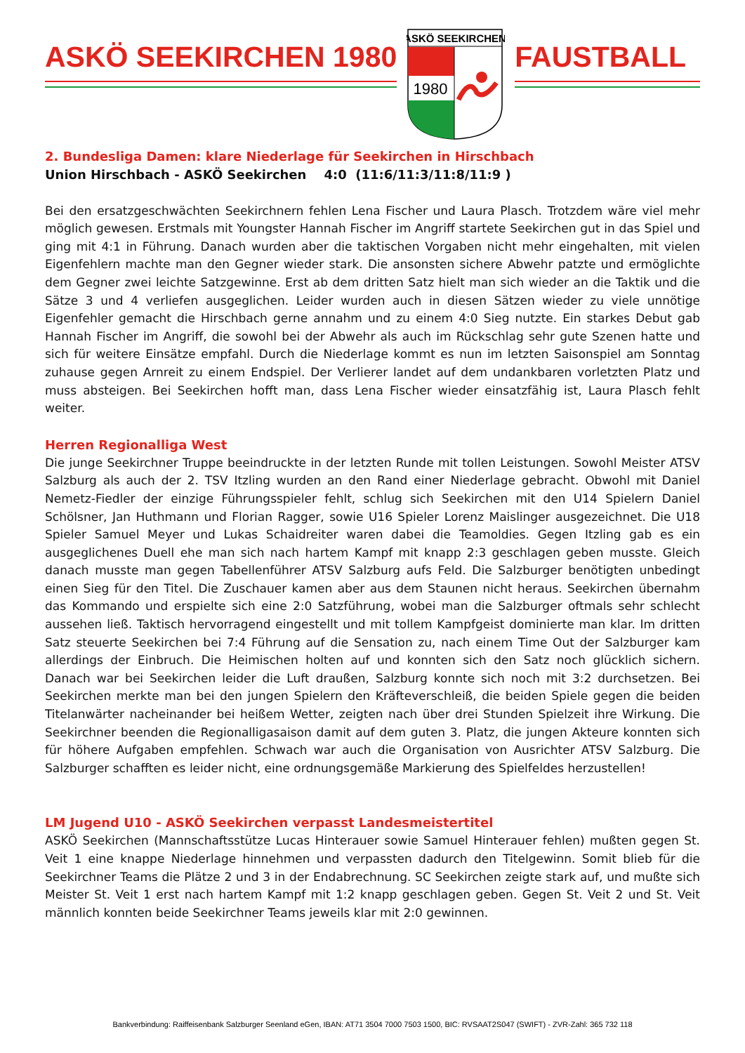ASKÖ SEEKIRCHEN 1980
ASKÖ SEEKIRCHEN
1980
FAUSTBALL
2. Bundesliga Damen: klare Niederlage für Seekirchen in Hirschbach
Union Hirschbach - ASKÖ Seekirchen 4:0 (11:6/11:3/11:8/11:9 )
Bei den ersatzgeschwächten Seekirchnern fehlen Lena Fischer und Laura Plasch. Trotzdem wäre viel mehr möglich gewesen. Erstmals mit Youngster Hannah Fischer im Angriff startete Seekirchen gut in das Spiel und ging mit 4:1 in Führung. Danach wurden aber die taktischen Vorgaben nicht mehr eingehalten, mit vielen Eigenfehlern machte man den Gegner wieder stark. Die ansonsten sichere Abwehr patzte und ermöglichte dem Gegner zwei leichte Satzgewinne. Erst ab dem dritten Satz hielt man sich wieder an die Taktik und die Sätze 3 und 4 verliefen ausgeglichen. Leider wurden auch in diesen Sätzen wieder zu viele unnötige Eigenfehler gemacht die Hirschbach gerne annahm und zu einem 4:0 Sieg nutzte. Ein starkes Debut gab Hannah Fischer im Angriff, die sowohl bei der Abwehr als auch im Rückschlag sehr gute Szenen hatte und sich für weitere Einsätze empfahl. Durch die Niederlage kommt es nun im letzten Saisonspiel am Sonntag zuhause gegen Arnreit zu einem Endspiel. Der Verlierer landet auf dem undankbaren vorletzten Platz und muss absteigen. Bei Seekirchen hofft man, dass Lena Fischer wieder einsatzfähig ist, Laura Plasch fehlt weiter.
Herren Regionalliga West
Die junge Seekirchner Truppe beeindruckte in der letzten Runde mit tollen Leistungen. Sowohl Meister ATSV Salzburg als auch der 2. TSV Itzling wurden an den Rand einer Niederlage gebracht. Obwohl mit Daniel Nemetz-Fiedler der einzige Führungsspieler fehlt, schlug sich Seekirchen mit den U14 Spielern Daniel Schölsner, Jan Huthmann und Florian Ragger, sowie U16 Spieler Lorenz Maislinger ausgezeichnet. Die U18 Spieler Samuel Meyer und Lukas Schaidreiter waren dabei die Teamoldies. Gegen Itzling gab es ein ausgeglichenes Duell ehe man sich nach hartem Kampf mit knapp 2:3 geschlagen geben musste. Gleich danach musste man gegen Tabellenführer ATSV Salzburg aufs Feld. Die Salzburger benötigten unbedingt einen Sieg für den Titel. Die Zuschauer kamen aber aus dem Staunen nicht heraus. Seekirchen übernahm das Kommando und erspielte sich eine 2:0 Satzführung, wobei man die Salzburger oftmals sehr schlecht aussehen ließ. Taktisch hervorragend eingestellt und mit tollem Kampfgeist dominierte man klar. Im dritten Satz steuerte Seekirchen bei 7:4 Führung auf die Sensation zu, nach einem Time Out der Salzburger kam allerdings der Einbruch. Die Heimischen holten auf und konnten sich den Satz noch glücklich sichern. Danach war bei Seekirchen leider die Luft draußen, Salzburg konnte sich noch mit 3:2 durchsetzen. Bei Seekirchen merkte man bei den jungen Spielern den Kräfteverschleiß, die beiden Spiele gegen die beiden Titelanwärter nacheinander bei heißem Wetter, zeigten nach über drei Stunden Spielzeit ihre Wirkung. Die Seekirchner beenden die Regionalligasaison damit auf dem guten 3. Platz, die jungen Akteure konnten sich für höhere Aufgaben empfehlen. Schwach war auch die Organisation von Ausrichter ATSV Salzburg. Die Salzburger schafften es leider nicht, eine ordnungsgemäße Markierung des Spielfeldes herzustellen!
LM Jugend U10 - ASKÖ Seekirchen verpasst Landesmeistertitel
ASKÖ Seekirchen (Mannschaftsstütze Lucas Hinterauer sowie Samuel Hinterauer fehlen) mußten gegen St. Veit 1 eine knappe Niederlage hinnehmen und verpassten dadurch den Titelgewinn. Somit blieb für die Seekirchner Teams die Plätze 2 und 3 in der Endabrechnung. SC Seekirchen zeigte stark auf, und mußte sich Meister St. Veit 1 erst nach hartem Kampf mit 1:2 knapp geschlagen geben. Gegen St. Veit 2 und St. Veit männlich konnten beide Seekirchner Teams jeweils klar mit 2:0 gewinnen.
Bankverbindung: Raiffeisenbank Salzburger Seenland eGen, IBAN: AT71 3504 7000 7503 1500, BIC: RVSAAT2S047 (SWIFT) - ZVR-Zahl: 365 732 118